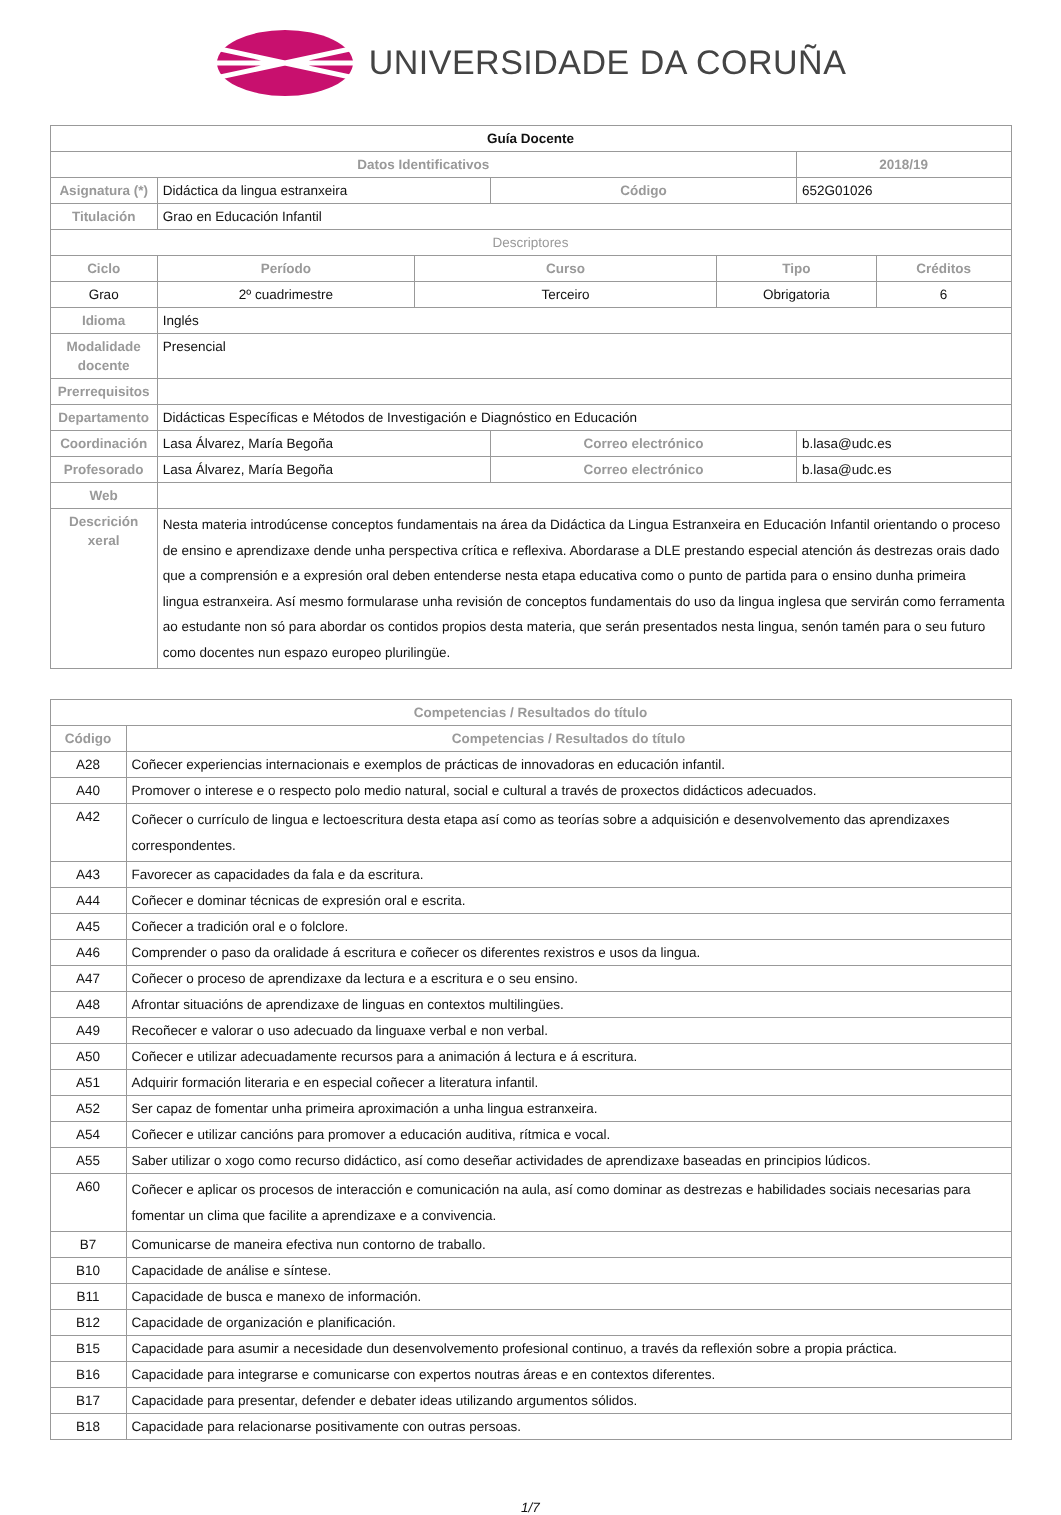UNIVERSIDADE DA CORUÑA
| Guía Docente | | | | | | |
| --- | --- | --- | --- | --- | --- | --- |
| Datos Identificativos | | | | | 2018/19 | |
| Asignatura (*) | Didáctica da lingua estranxeira | | Código | | 652G01026 | |
| Titulación | Grao en Educación Infantil | | | | | |
| Descriptores | | | | | | |
| Ciclo | Período | Curso | | Tipo | | Créditos |
| Grao | 2º cuadrimestre | Terceiro | | Obrigatoria | | 6 |
| Idioma | Inglés | | | | | |
| Modalidade docente | Presencial | | | | | |
| Prerrequisitos | | | | | | |
| Departamento | Didácticas Específicas e Métodos de Investigación e Diagnóstico en Educación | | | | | |
| Coordinación | Lasa Álvarez, María Begoña | | Correo electrónico | | b.lasa@udc.es | |
| Profesorado | Lasa Álvarez, María Begoña | | Correo electrónico | | b.lasa@udc.es | |
| Web | | | | | | |
| Descrición xeral | Nesta materia introdúcense conceptos fundamentais na área da Didáctica da Lingua Estranxeira en Educación Infantil orientando o proceso de ensino e aprendizaxe dende unha perspectiva crítica e reflexiva. Abordarase a DLE prestando especial atención ás destrezas orais dado que a comprensión e a expresión oral deben entenderse nesta etapa educativa como o punto de partida para o ensino dunha primeira lingua estranxeira. Así mesmo formularase unha revisión de conceptos fundamentais do uso da lingua inglesa que servirán como ferramenta ao estudante non só para abordar os contidos propios desta materia, que serán presentados nesta lingua, senón tamén para o seu futuro como docentes nun espazo europeo plurilingüe. | | | | | |
| Competencias / Resultados do título | |
| --- | --- |
| Código | Competencias / Resultados do título |
| A28 | Coñecer experiencias internacionais e exemplos de prácticas de innovadoras en educación infantil. |
| A40 | Promover o interese e o respecto polo medio natural, social e cultural a través de proxectos didácticos adecuados. |
| A42 | Coñecer o currículo de lingua e lectoescritura desta etapa así como as teorías sobre a adquisición e desenvolvemento das aprendizaxes correspondentes. |
| A43 | Favorecer as capacidades da fala e da escritura. |
| A44 | Coñecer e dominar técnicas de expresión oral e escrita. |
| A45 | Coñecer a tradición oral e o folclore. |
| A46 | Comprender o paso da oralidade á escritura e coñecer os diferentes rexistros e usos da lingua. |
| A47 | Coñecer o proceso de aprendizaxe da lectura e a escritura e o seu ensino. |
| A48 | Afrontar situacións de aprendizaxe de linguas en contextos multilingües. |
| A49 | Recoñecer e valorar o uso adecuado da linguaxe verbal e non verbal. |
| A50 | Coñecer e utilizar adecuadamente recursos para a animación á lectura e á escritura. |
| A51 | Adquirir formación literaria e en especial coñecer a literatura infantil. |
| A52 | Ser capaz de fomentar unha primeira aproximación a unha lingua estranxeira. |
| A54 | Coñecer e utilizar cancións para promover a educación auditiva, rítmica e vocal. |
| A55 | Saber utilizar o xogo como recurso didáctico, así como deseñar actividades de aprendizaxe baseadas en principios lúdicos. |
| A60 | Coñecer e aplicar os procesos de interacción e comunicación na aula, así como dominar as destrezas e habilidades sociais necesarias para fomentar un clima que facilite a aprendizaxe e a convivencia. |
| B7 | Comunicarse de maneira efectiva nun contorno de traballo. |
| B10 | Capacidade de análise e síntese. |
| B11 | Capacidade de busca e manexo de información. |
| B12 | Capacidade de organización e planificación. |
| B15 | Capacidade para asumir a necesidade dun desenvolvemento profesional continuo, a través da reflexión sobre a propia práctica. |
| B16 | Capacidade para integrarse e comunicarse con expertos noutras áreas e en contextos diferentes. |
| B17 | Capacidade para presentar, defender e debater ideas utilizando argumentos sólidos. |
| B18 | Capacidade para relacionarse positivamente con outras persoas. |
1/7